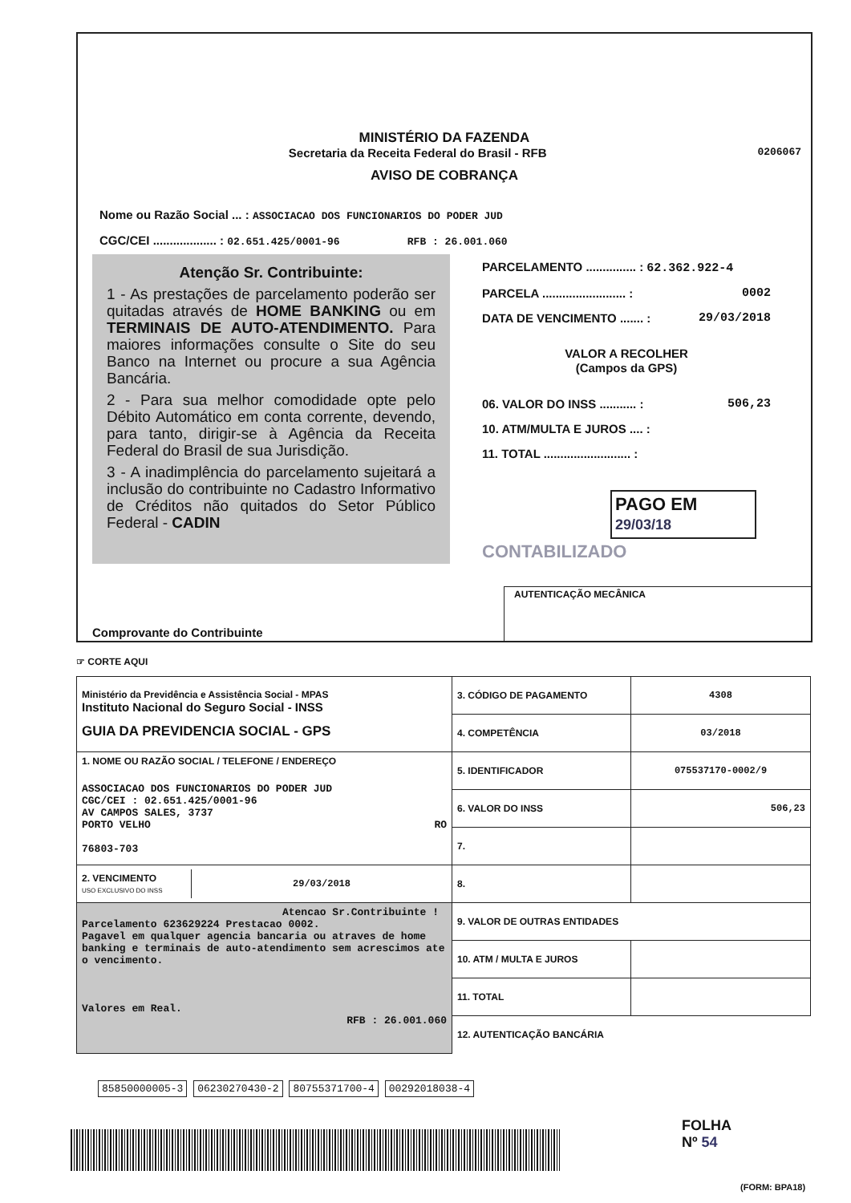MINISTÉRIO DA FAZENDA
Secretaria da Receita Federal do Brasil - RFB 0206067
AVISO DE COBRANÇA
Nome ou Razão Social ... : ASSOCIACAO DOS FUNCIONARIOS DO PODER JUD
CGC/CEI ................... : 02.651.425/0001-96 RFB : 26.001.060
Atenção Sr. Contribuinte:
1 - As prestações de parcelamento poderão ser quitadas através de HOME BANKING ou em TERMINAIS DE AUTO-ATENDIMENTO. Para maiores informações consulte o Site do seu Banco na Internet ou procure a sua Agência Bancária.
2 - Para sua melhor comodidade opte pelo Débito Automático em conta corrente, devendo, para tanto, dirigir-se à Agência da Receita Federal do Brasil de sua Jurisdição.
3 - A inadimplência do parcelamento sujeitará a inclusão do contribuinte no Cadastro Informativo de Créditos não quitados do Setor Público Federal - CADIN
PARCELAMENTO ............... : 62.362.922-4
PARCELA ......................... : 0002
DATA DE VENCIMENTO ....... : 29/03/2018
VALOR A RECOLHER
(Campos da GPS)
06. VALOR DO INSS ........... : 506,23
10. ATM/MULTA E JUROS .... :
11. TOTAL .......................... :
PAGO EM 29/03/18
CONTABILIZADO
Comprovante do Contribuinte AUTENTICAÇÃO MECÂNICA
☞ CORTE AQUI
| Ministério da Previdência e Assistência Social - MPAS Instituto Nacional do Seguro Social - INSS GUIA DA PREVIDENCIA SOCIAL - GPS | 3. CÓDIGO DE PAGAMENTO | 4308 |
| | 4. COMPETÊNCIA | 03/2018 |
| 1. NOME OU RAZÃO SOCIAL / TELEFONE / ENDEREÇO ASSOCIACAO DOS FUNCIONARIOS DO PODER JUD CGC/CEI : 02.651.425/0001-96 AV CAMPOS SALES, 3737 PORTO VELHO RO 76803-703 | 5. IDENTIFICADOR | 075537170-0002/9 |
| | 6. VALOR DO INSS | 506,23 |
| | 7. | |
| / 2. VENCIMENTO USO EXCLUSIVO DO INSS / 29/03/2018 / | 8. | |
| Atencao Sr.Contribuinte ! Parcelamento 623629224 Prestacao 0002. Pagavel em qualquer agencia bancaria ou atraves de home banking e terminais de auto-atendimento sem acrescimos ate o vencimento. Valores em Real. RFB : 26.001.060 | 9. VALOR DE OUTRAS ENTIDADES | |
| | 10. ATM / MULTA E JUROS | |
| | 11. TOTAL | |
| | 12. AUTENTICAÇÃO BANCÁRIA | |
85850000005-3 06230270430-2 80755371700-4 00292018038-4
FOLHA
Nº 54
(FORM: BPA18)